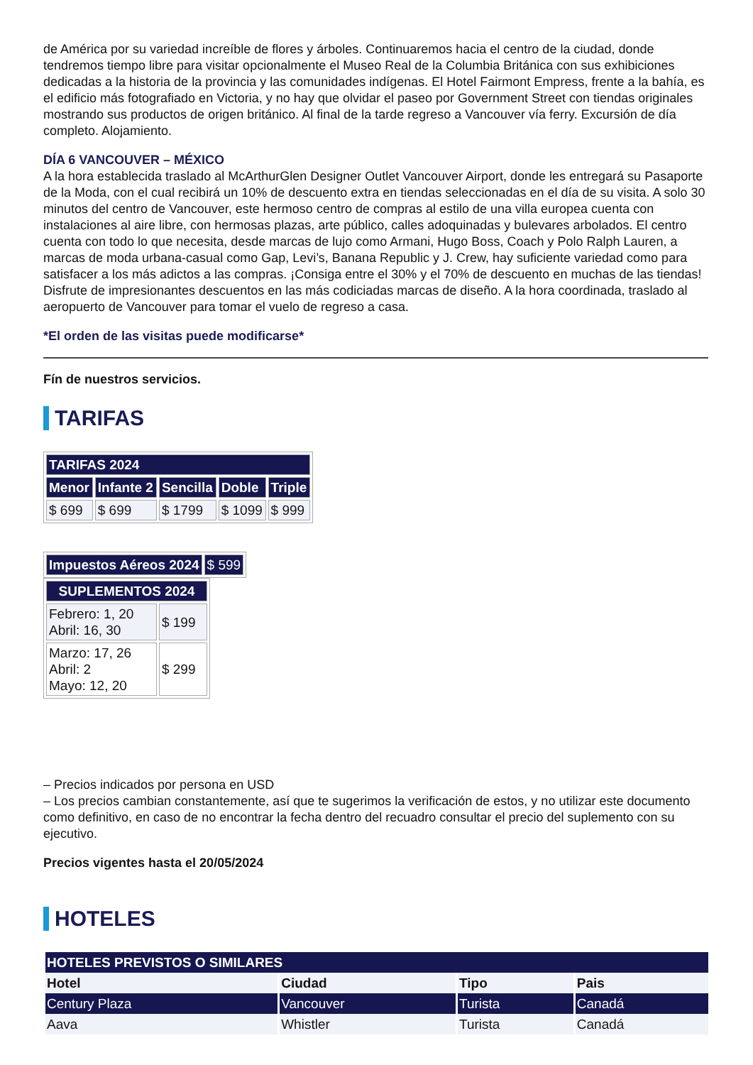de América por su variedad increíble de flores y árboles. Continuaremos hacia el centro de la ciudad, donde tendremos tiempo libre para visitar opcionalmente el Museo Real de la Columbia Británica con sus exhibiciones dedicadas a la historia de la provincia y las comunidades indígenas. El Hotel Fairmont Empress, frente a la bahía, es el edificio más fotografiado en Victoria, y no hay que olvidar el paseo por Government Street con tiendas originales mostrando sus productos de origen británico. Al final de la tarde regreso a Vancouver vía ferry. Excursión de día completo. Alojamiento.
DÍA 6 VANCOUVER – MÉXICO
A la hora establecida traslado al McArthurGlen Designer Outlet Vancouver Airport, donde les entregará su Pasaporte de la Moda, con el cual recibirá un 10% de descuento extra en tiendas seleccionadas en el día de su visita. A solo 30 minutos del centro de Vancouver, este hermoso centro de compras al estilo de una villa europea cuenta con instalaciones al aire libre, con hermosas plazas, arte público, calles adoquinadas y bulevares arbolados. El centro cuenta con todo lo que necesita, desde marcas de lujo como Armani, Hugo Boss, Coach y Polo Ralph Lauren, a marcas de moda urbana-casual como Gap, Levi’s, Banana Republic y J. Crew, hay suficiente variedad como para satisfacer a los más adictos a las compras. ¡Consiga entre el 30% y el 70% de descuento en muchas de las tiendas! Disfrute de impresionantes descuentos en las más codiciadas marcas de diseño. A la hora coordinada, traslado al aeropuerto de Vancouver para tomar el vuelo de regreso a casa.
*El orden de las visitas puede modificarse*
Fín de nuestros servicios.
TARIFAS
| TARIFAS 2024 | | | | |
| --- | --- | --- | --- | --- |
| Menor | Infante 2 | Sencilla | Doble | Triple |
| $ 699 | $ 699 | $ 1799 | $ 1099 | $ 999 |
| Impuestos Aéreos 2024 | $ 599 |
| SUPLEMENTOS 2024 | |
| --- | --- |
| Febrero: 1, 20 Abril: 16, 30 | $ 199 |
| Marzo: 17, 26 Abril: 2 Mayo: 12, 20 | $ 299 |
– Precios indicados por persona en USD
– Los precios cambian constantemente, así que te sugerimos la verificación de estos, y no utilizar este documento como definitivo, en caso de no encontrar la fecha dentro del recuadro consultar el precio del suplemento con su ejecutivo.
Precios vigentes hasta el 20/05/2024
HOTELES
| HOTELES PREVISTOS O SIMILARES | | | |
| --- | --- | --- | --- |
| Hotel | Ciudad | Tipo | Pais |
| Century Plaza | Vancouver | Turista | Canadá |
| Aava | Whistler | Turista | Canadá |